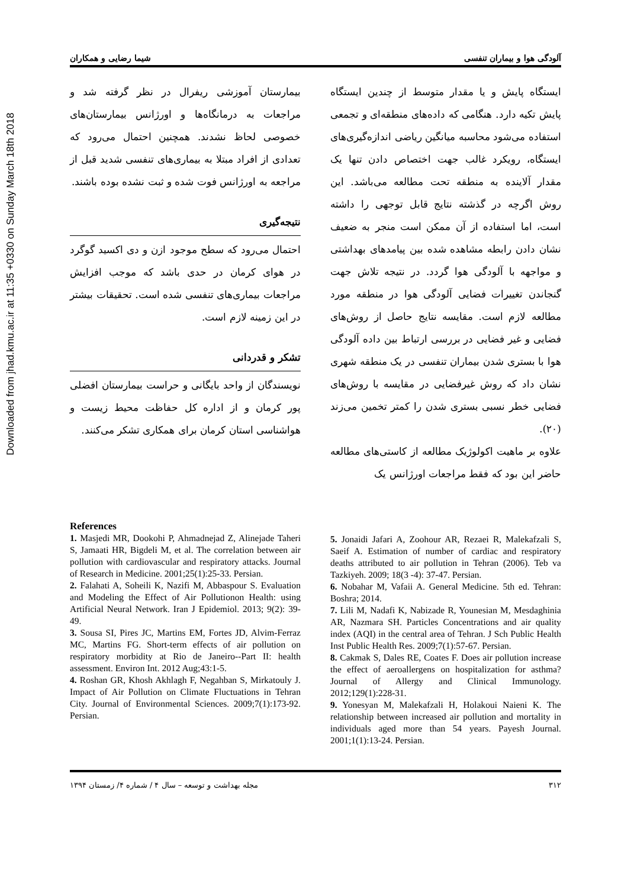Downloaded from jhad.kmu.ac.ir at 11:35 +0330 on Sunday March 18th 2018
آلودگی هوا و بیماران تنفسی شیما رضایی و همکاران
ایستگاه پایش و یا مقدار متوسط از چندین ایستگاه پایش تکیه دارد. هنگامی که داده‌های منطقه‌ای و تجمعی استفاده می‌شود محاسبه میانگین ریاضی اندازه‌گیری‌های ایستگاه، رویکرد غالب جهت اختصاص دادن تنها یک مقدار آلاینده به منطقه تحت مطالعه می‌باشد. این روش اگرچه در گذشته نتایج قابل توجهی را داشته است، اما استفاده از آن ممکن است منجر به ضعیف نشان دادن رابطه مشاهده شده بین پیامدهای بهداشتی و مواجهه با آلودگی هوا گردد. در نتیجه تلاش جهت گنجاندن تغییرات فضایی آلودگی هوا در منطقه مورد مطالعه لازم است. مقایسه نتایج حاصل از روش‌های فضایی و غیر فضایی در بررسی ارتباط بین داده آلودگی هوا با بستری شدن بیماران تنفسی در یک منطقه شهری نشان داد که روش غیرفضایی در مقایسه با روش‌های فضایی خطر نسبی بستری شدن را کمتر تخمین می‌زند (۲۰).
علاوه بر ماهیت اکولوژیک مطالعه از کاستی‌های مطالعه حاضر این بود که فقط مراجعات اورژانس یک
بیمارستان آموزشی ریفرال در نظر گرفته شد و مراجعات به درمانگاه‌ها و اورژانس بیمارستان‌های خصوصی لحاظ نشدند. همچنین احتمال می‌رود که تعدادی از افراد مبتلا به بیماری‌های تنفسی شدید قبل از مراجعه به اورژانس فوت شده و ثبت نشده بوده باشند.
نتیجه‌گیری
احتمال می‌رود که سطح موجود ازن و دی اکسید گوگرد در هوای کرمان در حدی باشد که موجب افزایش مراجعات بیماری‌های تنفسی شده است. تحقیقات بیشتر در این زمینه لازم است.
تشکر و قدردانی
نویسندگان از واحد بایگانی و حراست بیمارستان افضلی پور کرمان و از اداره کل حفاظت محیط زیست و هواشناسی استان کرمان برای همکاری تشکر می‌کنند.
References
1. Masjedi MR, Dookohi P, Ahmadnejad Z, Alinejade Taheri S, Jamaati HR, Bigdeli M, et al. The correlation between air pollution with cardiovascular and respiratory attacks. Journal of Research in Medicine. 2001;25(1):25-33. Persian.
2. Falahati A, Soheili K, Nazifi M, Abbaspour S. Evaluation and Modeling the Effect of Air Pollutionon Health: using Artificial Neural Network. Iran J Epidemiol. 2013; 9(2): 39-49.
3. Sousa SI, Pires JC, Martins EM, Fortes JD, Alvim-Ferraz MC, Martins FG. Short-term effects of air pollution on respiratory morbidity at Rio de Janeiro--Part II: health assessment. Environ Int. 2012 Aug;43:1-5.
4. Roshan GR, Khosh Akhlagh F, Negahban S, Mirkatouly J. Impact of Air Pollution on Climate Fluctuations in Tehran City. Journal of Environmental Sciences. 2009;7(1):173-92. Persian.
5. Jonaidi Jafari A, Zoohour AR, Rezaei R, Malekafzali S, Saeif A. Estimation of number of cardiac and respiratory deaths attributed to air pollution in Tehran (2006). Teb va Tazkiyeh. 2009; 18(3 -4): 37-47. Persian.
6. Nobahar M, Vafaii A. General Medicine. 5th ed. Tehran: Boshra; 2014.
7. Lili M, Nadafi K, Nabizade R, Younesian M, Mesdaghinia AR, Nazmara SH. Particles Concentrations and air quality index (AQI) in the central area of Tehran. J Sch Public Health Inst Public Health Res. 2009;7(1):57-67. Persian.
8. Cakmak S, Dales RE, Coates F. Does air pollution increase the effect of aeroallergens on hospitalization for asthma? Journal of Allergy and Clinical Immunology. 2012;129(1):228-31.
9. Yonesyan M, Malekafzali H, Holakoui Naieni K. The relationship between increased air pollution and mortality in individuals aged more than 54 years. Payesh Journal. 2001;1(1):13-24. Persian.
۳۱۲ مجله بهداشت و توسعه – سال ۴ / شماره ۴/ زمستان ۱۳۹۴